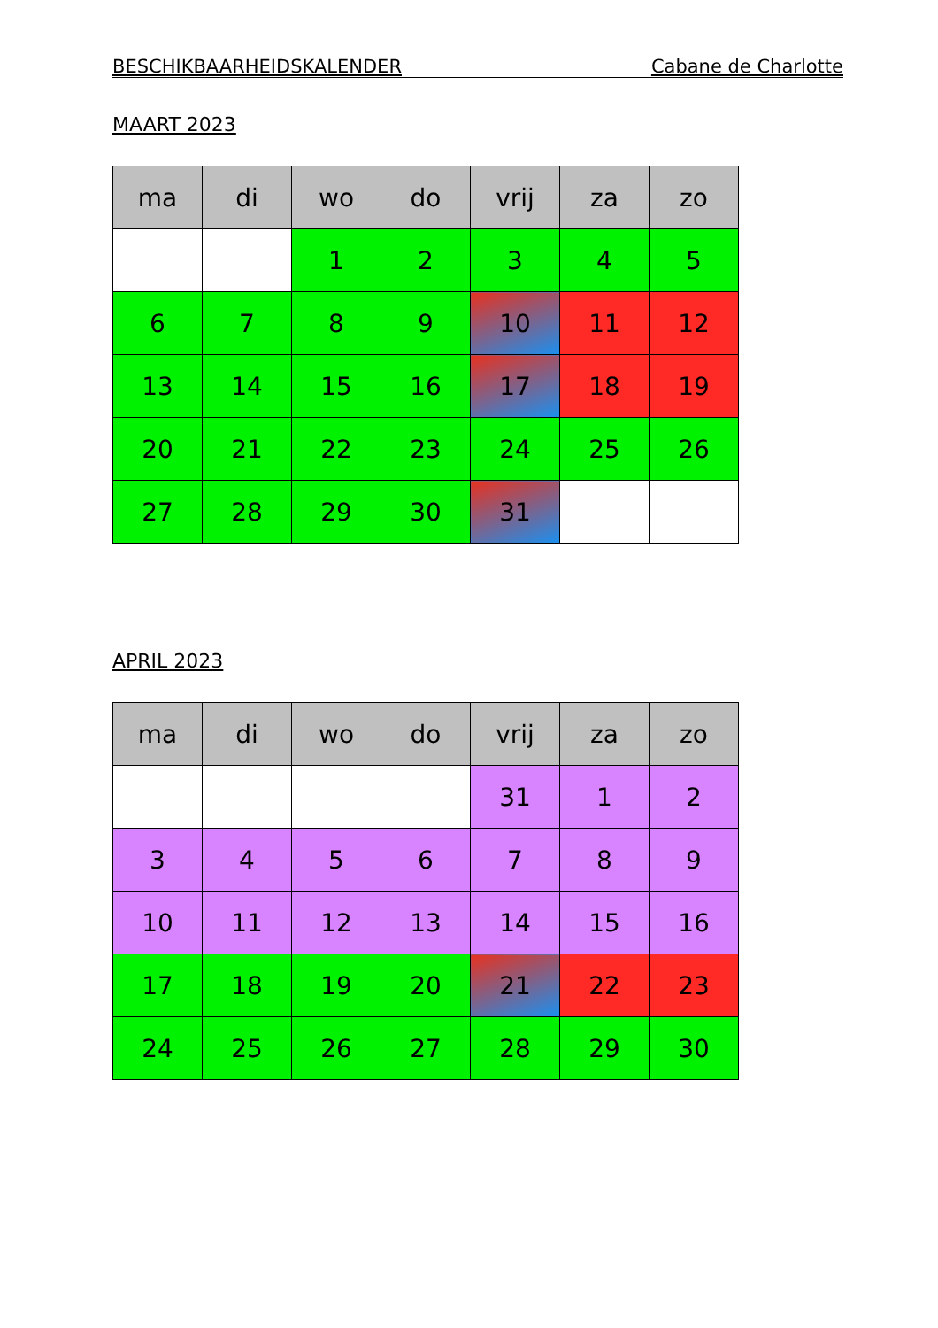BESCHIKBAARHEIDSKALENDER Cabane de Charlotte
MAART 2023
| ma | di | wo | do | vrij | za | zo |
| --- | --- | --- | --- | --- | --- | --- |
| | | 1 | 2 | 3 | 4 | 5 |
| 6 | 7 | 8 | 9 | 10 | 11 | 12 |
| 13 | 14 | 15 | 16 | 17 | 18 | 19 |
| 20 | 21 | 22 | 23 | 24 | 25 | 26 |
| 27 | 28 | 29 | 30 | 31 | | |
APRIL 2023
| ma | di | wo | do | vrij | za | zo |
| --- | --- | --- | --- | --- | --- | --- |
| | | | | 31 | 1 | 2 |
| 3 | 4 | 5 | 6 | 7 | 8 | 9 |
| 10 | 11 | 12 | 13 | 14 | 15 | 16 |
| 17 | 18 | 19 | 20 | 21 | 22 | 23 |
| 24 | 25 | 26 | 27 | 28 | 29 | 30 |